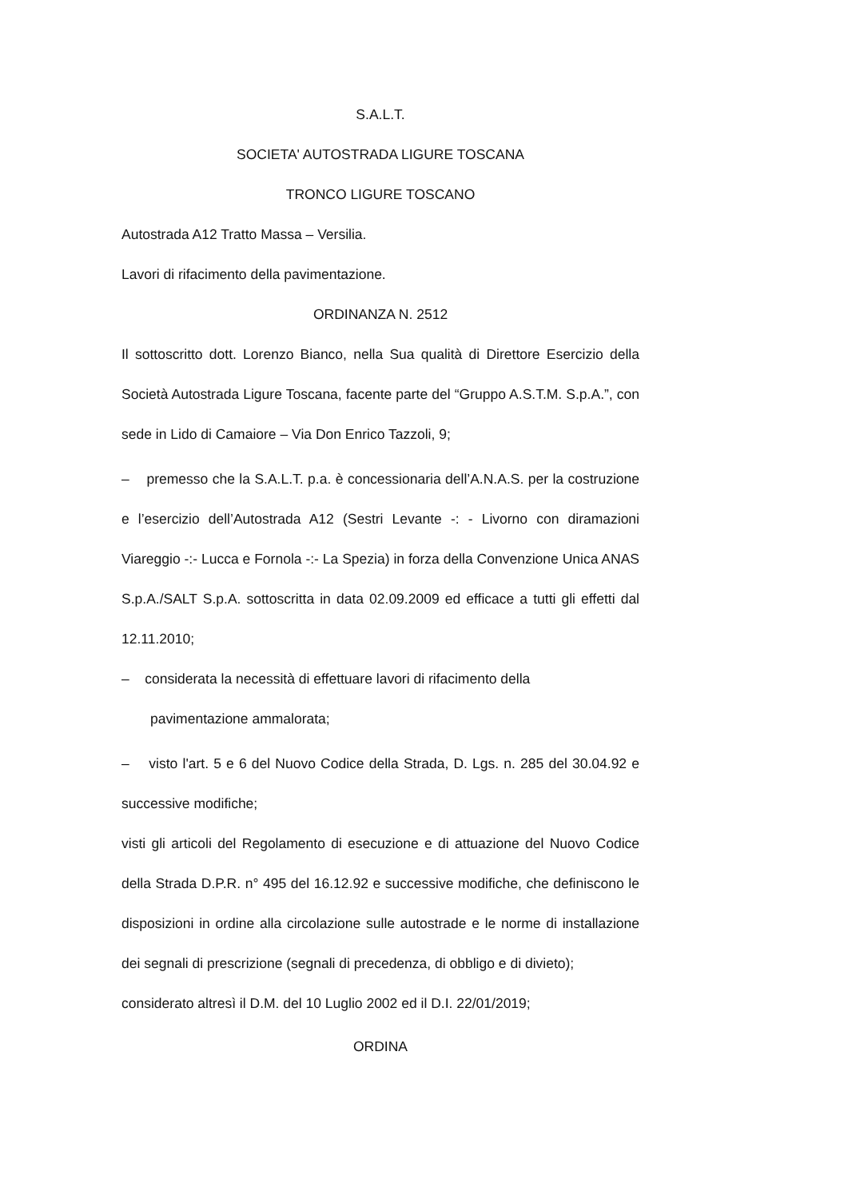S.A.L.T.
SOCIETA' AUTOSTRADA LIGURE TOSCANA
TRONCO LIGURE TOSCANO
Autostrada A12 Tratto Massa – Versilia.
Lavori di rifacimento della pavimentazione.
ORDINANZA N. 2512
Il sottoscritto dott. Lorenzo Bianco, nella Sua qualità di Direttore Esercizio della Società Autostrada Ligure Toscana, facente parte del “Gruppo A.S.T.M. S.p.A.”, con sede in Lido di Camaiore – Via Don Enrico Tazzoli, 9;
– premesso che la S.A.L.T. p.a. è concessionaria dell’A.N.A.S. per la costruzione e l’esercizio dell’Autostrada A12 (Sestri Levante -: - Livorno con diramazioni Viareggio -:- Lucca e Fornola -:- La Spezia) in forza della Convenzione Unica ANAS S.p.A./SALT S.p.A. sottoscritta in data 02.09.2009 ed efficace a tutti gli effetti dal 12.11.2010;
– considerata la necessità di effettuare lavori di rifacimento della
pavimentazione ammalorata;
– visto l'art. 5 e 6 del Nuovo Codice della Strada, D. Lgs. n. 285 del 30.04.92 e successive modifiche;
visti gli articoli del Regolamento di esecuzione e di attuazione del Nuovo Codice della Strada D.P.R. n° 495 del 16.12.92 e successive modifiche, che definiscono le disposizioni in ordine alla circolazione sulle autostrade e le norme di installazione dei segnali di prescrizione (segnali di precedenza, di obbligo e di divieto);
considerato altresì il D.M. del 10 Luglio 2002 ed il D.I. 22/01/2019;
ORDINA